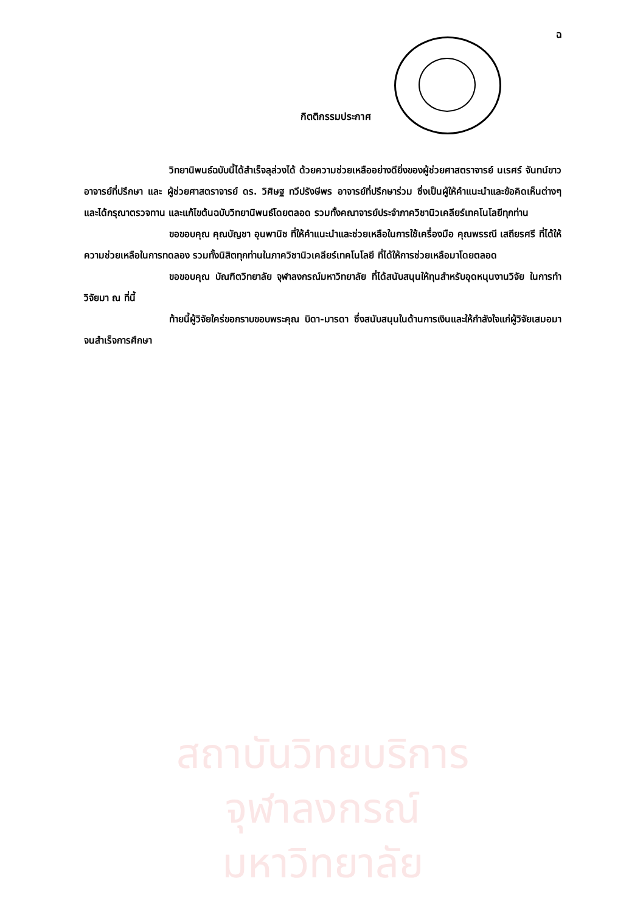ฉ
กิตติกรรมประกาศ
วิทยานิพนธ์ฉบับนี้ได้สำเร็จลุล่วงได้ ด้วยความช่วยเหลืออย่างดียิ่งของผู้ช่วยศาสตราจารย์ นเรศร์ จันทน์ขาว อาจารย์ที่ปรึกษา และ ผู้ช่วยศาสตราจารย์ ดร. วิศิษฐ ทวีปรังษีพร อาจารย์ที่ปรึกษาร่วม ซึ่งเป็นผู้ให้คำแนะนำและข้อคิดเห็นต่างๆ และได้กรุณาตรวจทาน และแก้ไขต้นฉบับวิทยานิพนธ์โดยตลอด รวมทั้งคณาจารย์ประจำภาควิชานิวเคลียร์เทคโนโลยีทุกท่าน
ขอขอบคุณ คุณบัญชา อุนพานิช ที่ให้คำแนะนำและช่วยเหลือในการใช้เครื่องมือ คุณพรรณี เสถียรศรี ที่ได้ให้ความช่วยเหลือในการทดลอง รวมทั้งนิสิตทุกท่านในภาควิชานิวเคลียร์เทคโนโลยี ที่ได้ให้การช่วยเหลือมาโดยตลอด
ขอขอบคุณ บัณฑิตวิทยาลัย จุฬาลงกรณ์มหาวิทยาลัย ที่ได้สนับสนุนให้ทุนสำหรับอุดหนุนงานวิจัย ในการทำวิจัยมา ณ ที่นี้
ท้ายนี้ผู้วิจัยใคร่ขอกราบขอบพระคุณ บิดา-มารดา ซึ่งสนับสนุนในด้านการเงินและให้กำลังใจแก่ผู้วิจัยเสมอมาจนสำเร็จการศึกษา
สถาบันวิทยบริการ
จุฬาลงกรณ์มหาวิทยาลัย